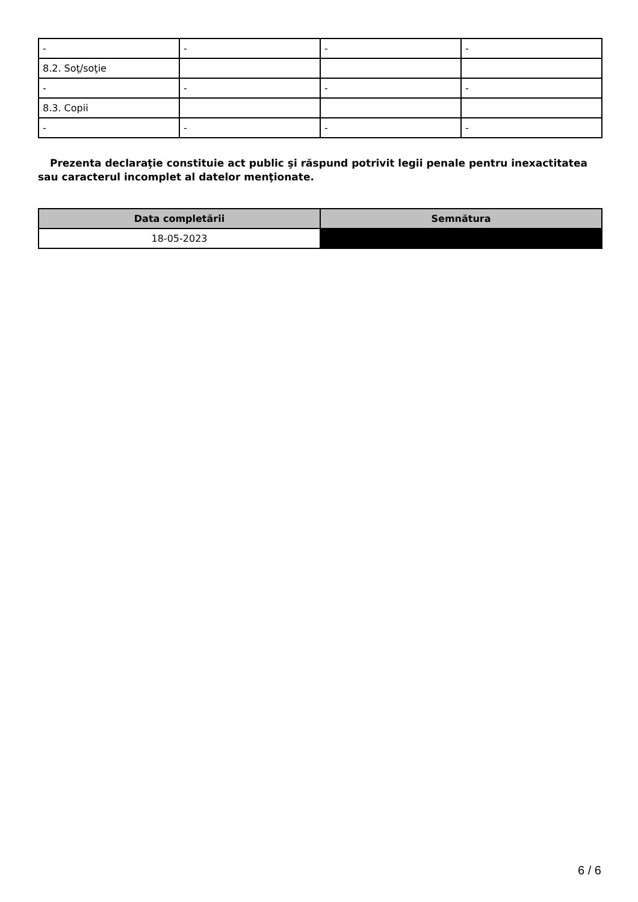| - | - | - | - |
| 8.2. Soţ/soţie | | | |
| - | - | - | - |
| 8.3. Copii | | | |
| - | - | - | - |
Prezenta declaraţie constituie act public şi răspund potrivit legii penale pentru inexactitatea sau caracterul incomplet al datelor menţionate.
| Data completării | Semnătura |
| --- | --- |
| 18-05-2023 | |
6 / 6